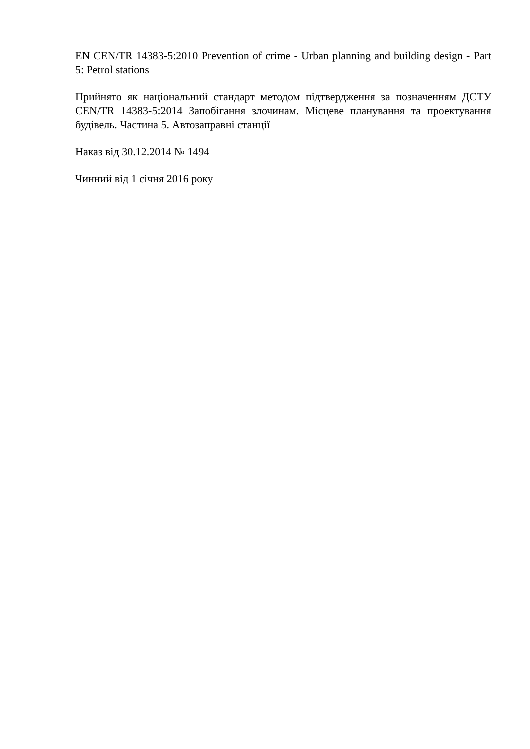EN CEN/TR 14383-5:2010 Prevention of crime - Urban planning and building design - Part 5: Petrol stations
Прийнято як національний стандарт методом підтвердження за позначенням ДСТУ CEN/TR 14383-5:2014 Запобігання злочинам. Місцеве планування та проектування будівель. Частина 5. Автозаправні станції
Наказ від 30.12.2014 № 1494
Чинний від 1 січня 2016 року